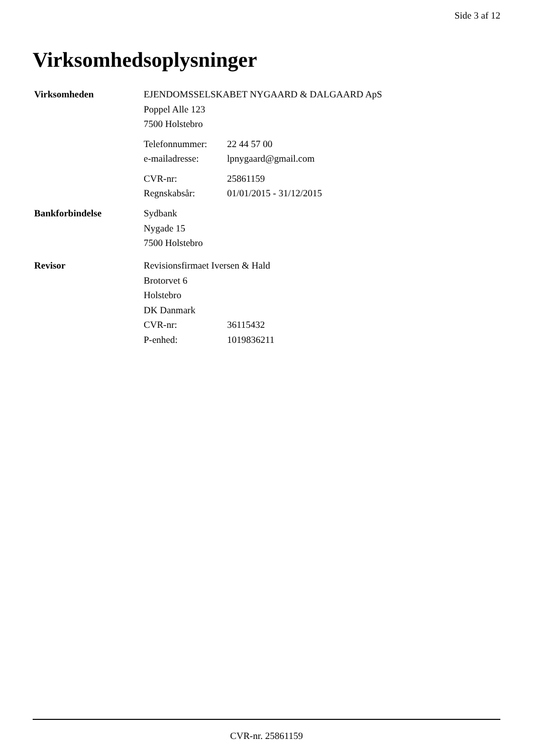Side 3 af 12
Virksomhedsoplysninger
Virksomheden
EJENDOMSSELSKABET NYGAARD & DALGAARD ApS
Poppel Alle 123
7500 Holstebro
Telefonnummer: 22 44 57 00
e-mailadresse: lpnygaard@gmail.com
CVR-nr: 25861159
Regnskabsår: 01/01/2015 - 31/12/2015
Bankforbindelse
Sydbank
Nygade 15
7500 Holstebro
Revisor
Revisionsfirmaet Iversen & Hald
Brotorvet 6
Holstebro
DK Danmark
CVR-nr: 36115432
P-enhed: 1019836211
CVR-nr. 25861159